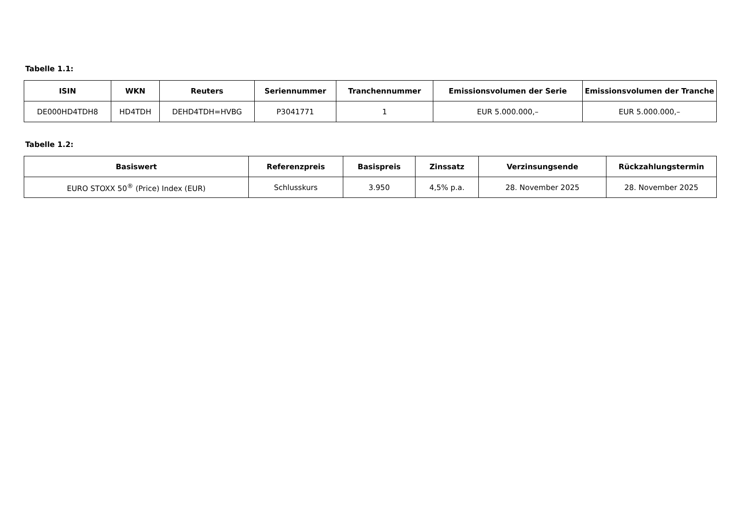Tabelle 1.1:
| ISIN | WKN | Reuters | Seriennummer | Tranchennummer | Emissionsvolumen der Serie | Emissionsvolumen der Tranche |
| --- | --- | --- | --- | --- | --- | --- |
| DE000HD4TDH8 | HD4TDH | DEHD4TDH=HVBG | P3041771 | 1 | EUR 5.000.000,– | EUR 5.000.000,– |
Tabelle 1.2:
| Basiswert | Referenzpreis | Basispreis | Zinssatz | Verzinsungsende | Rückzahlungstermin |
| --- | --- | --- | --- | --- | --- |
| EURO STOXX 50<sup>®</sup> (Price) Index (EUR) | Schlusskurs | 3.950 | 4,5% p.a. | 28. November 2025 | 28. November 2025 |